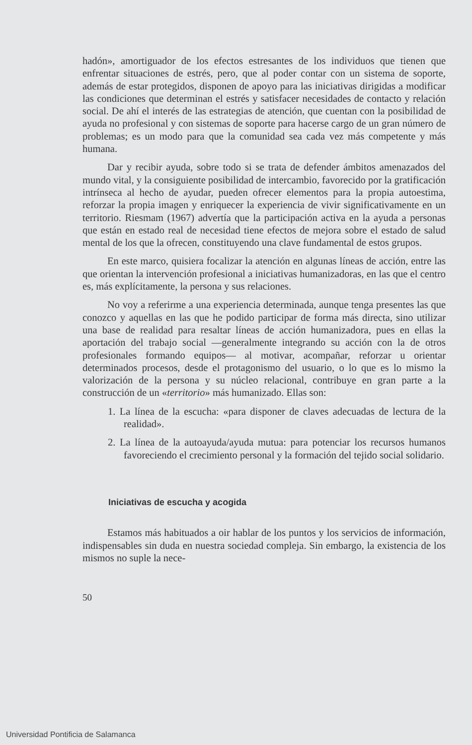hadón», amortiguador de los efectos estresantes de los individuos que tienen que enfrentar situaciones de estrés, pero, que al poder contar con un sistema de soporte, además de estar protegidos, disponen de apoyo para las iniciativas dirigidas a modificar las condiciones que determinan el estrés y satisfacer necesidades de contacto y relación social. De ahí el interés de las estrategias de atención, que cuentan con la posibilidad de ayuda no profesional y con sistemas de soporte para hacerse cargo de un gran número de problemas; es un modo para que la comunidad sea cada vez más competente y más humana.
Dar y recibir ayuda, sobre todo si se trata de defender ámbitos amenazados del mundo vital, y la consiguiente posibilidad de intercambio, favorecido por la gratificación intrínseca al hecho de ayudar, pueden ofrecer elementos para la propia autoestima, reforzar la propia imagen y enriquecer la experiencia de vivir significativamente en un territorio. Riesmam (1967) advertía que la participación activa en la ayuda a personas que están en estado real de necesidad tiene efectos de mejora sobre el estado de salud mental de los que la ofrecen, constituyendo una clave fundamental de estos grupos.
En este marco, quisiera focalizar la atención en algunas líneas de acción, entre las que orientan la intervención profesional a iniciativas humanizadoras, en las que el centro es, más explícitamente, la persona y sus relaciones.
No voy a referirme a una experiencia determinada, aunque tenga presentes las que conozco y aquellas en las que he podido participar de forma más directa, sino utilizar una base de realidad para resaltar líneas de acción humanizadora, pues en ellas la aportación del trabajo social —generalmente integrando su acción con la de otros profesionales formando equipos— al motivar, acompañar, reforzar u orientar determinados procesos, desde el protagonismo del usuario, o lo que es lo mismo la valorización de la persona y su núcleo relacional, contribuye en gran parte a la construcción de un «territorio» más humanizado. Ellas son:
1. La línea de la escucha: «para disponer de claves adecuadas de lectura de la realidad».
2. La línea de la autoayuda/ayuda mutua: para potenciar los recursos humanos favoreciendo el crecimiento personal y la formación del tejido social solidario.
Iniciativas de escucha y acogida
Estamos más habituados a oir hablar de los puntos y los servicios de información, indispensables sin duda en nuestra sociedad compleja. Sin embargo, la existencia de los mismos no suple la nece-
50
Universidad Pontificia de Salamanca